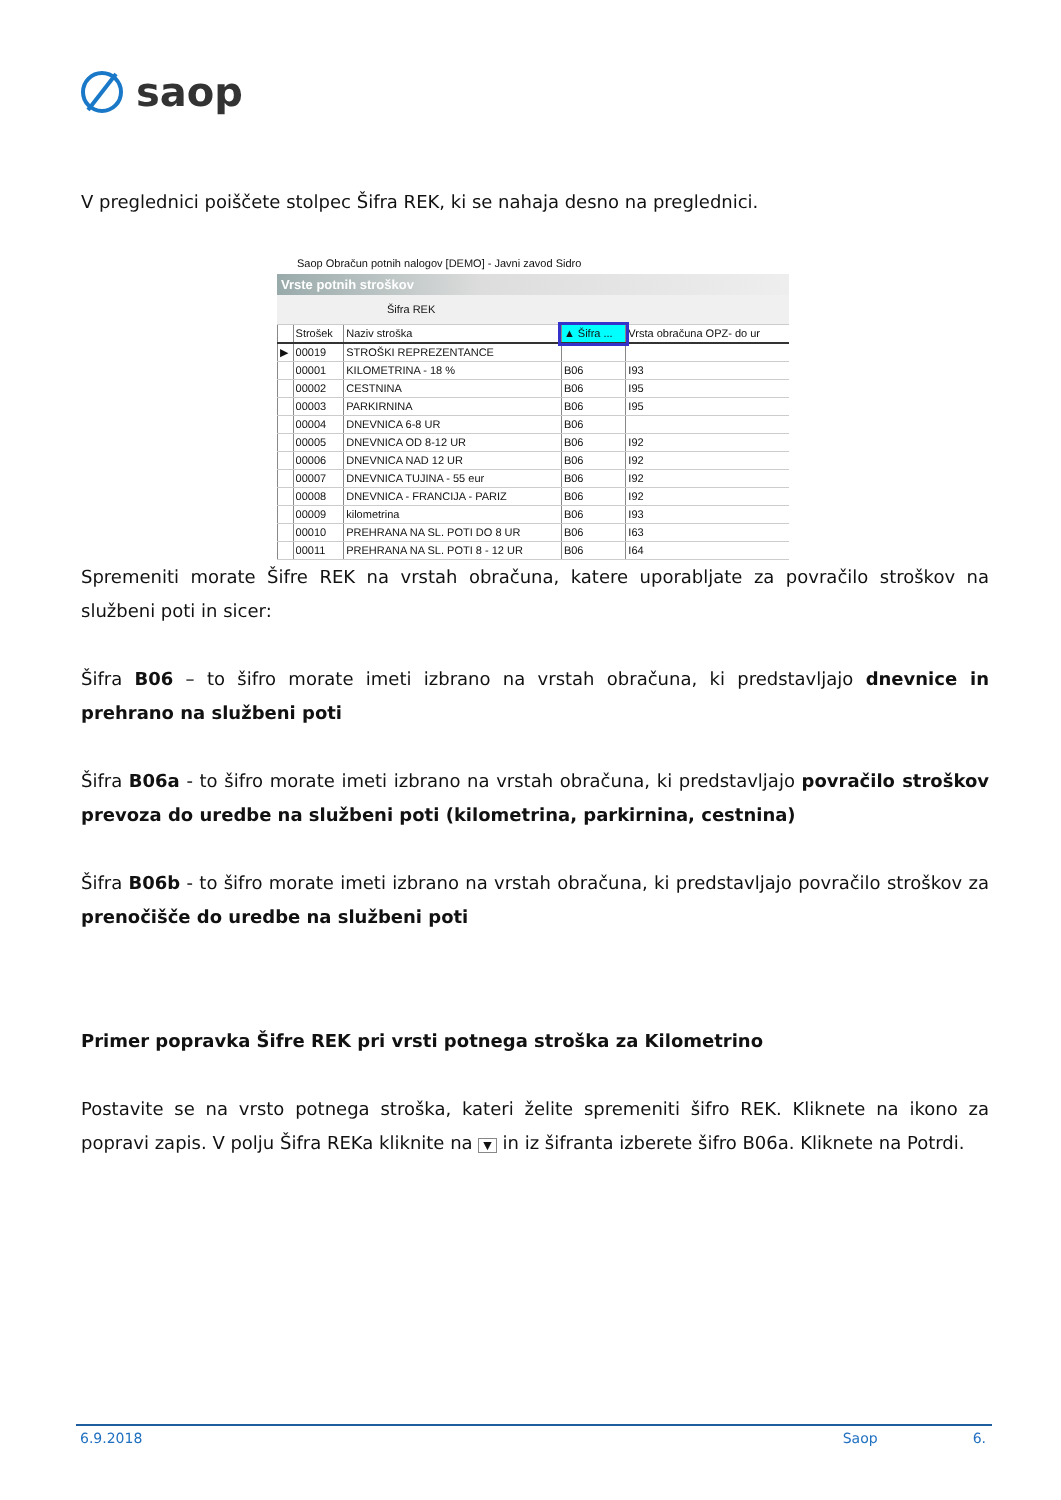saop
V preglednici poiščete stolpec Šifra REK, ki se nahaja desno na preglednici.
Saop Obračun potnih nalogov [DEMO] - Javni zavod Sidro
Vrste potnih stroškov
Šifra REK
| | Strošek | Naziv stroška | ▲ Šifra ... | Vrsta obračuna OPZ- do ur |
| --- | --- | --- | --- | --- |
| ▶ | 00019 | STROŠKI REPREZENTANCE | | |
| | 00001 | KILOMETRINA - 18 % | B06 | I93 |
| | 00002 | CESTNINA | B06 | I95 |
| | 00003 | PARKIRNINA | B06 | I95 |
| | 00004 | DNEVNICA 6-8 UR | B06 | |
| | 00005 | DNEVNICA OD 8-12 UR | B06 | I92 |
| | 00006 | DNEVNICA NAD 12 UR | B06 | I92 |
| | 00007 | DNEVNICA TUJINA - 55 eur | B06 | I92 |
| | 00008 | DNEVNICA - FRANCIJA - PARIZ | B06 | I92 |
| | 00009 | kilometrina | B06 | I93 |
| | 00010 | PREHRANA NA SL. POTI DO 8 UR | B06 | I63 |
| | 00011 | PREHRANA NA SL. POTI 8 - 12 UR | B06 | I64 |
Spremeniti morate Šifre REK na vrstah obračuna, katere uporabljate za povračilo stroškov na službeni poti in sicer:
Šifra B06 – to šifro morate imeti izbrano na vrstah obračuna, ki predstavljajo dnevnice in prehrano na službeni poti
Šifra B06a - to šifro morate imeti izbrano na vrstah obračuna, ki predstavljajo povračilo stroškov prevoza do uredbe na službeni poti (kilometrina, parkirnina, cestnina)
Šifra B06b - to šifro morate imeti izbrano na vrstah obračuna, ki predstavljajo povračilo stroškov za prenočišče do uredbe na službeni poti
Primer popravka Šifre REK pri vrsti potnega stroška za Kilometrino
Postavite se na vrsto potnega stroška, kateri želite spremeniti šifro REK. Kliknete na ikono za popravi zapis. V polju Šifra REKa kliknite na ▼ in iz šifranta izberete šifro B06a. Kliknete na Potrdi.
6.9.2018 Saop 6.